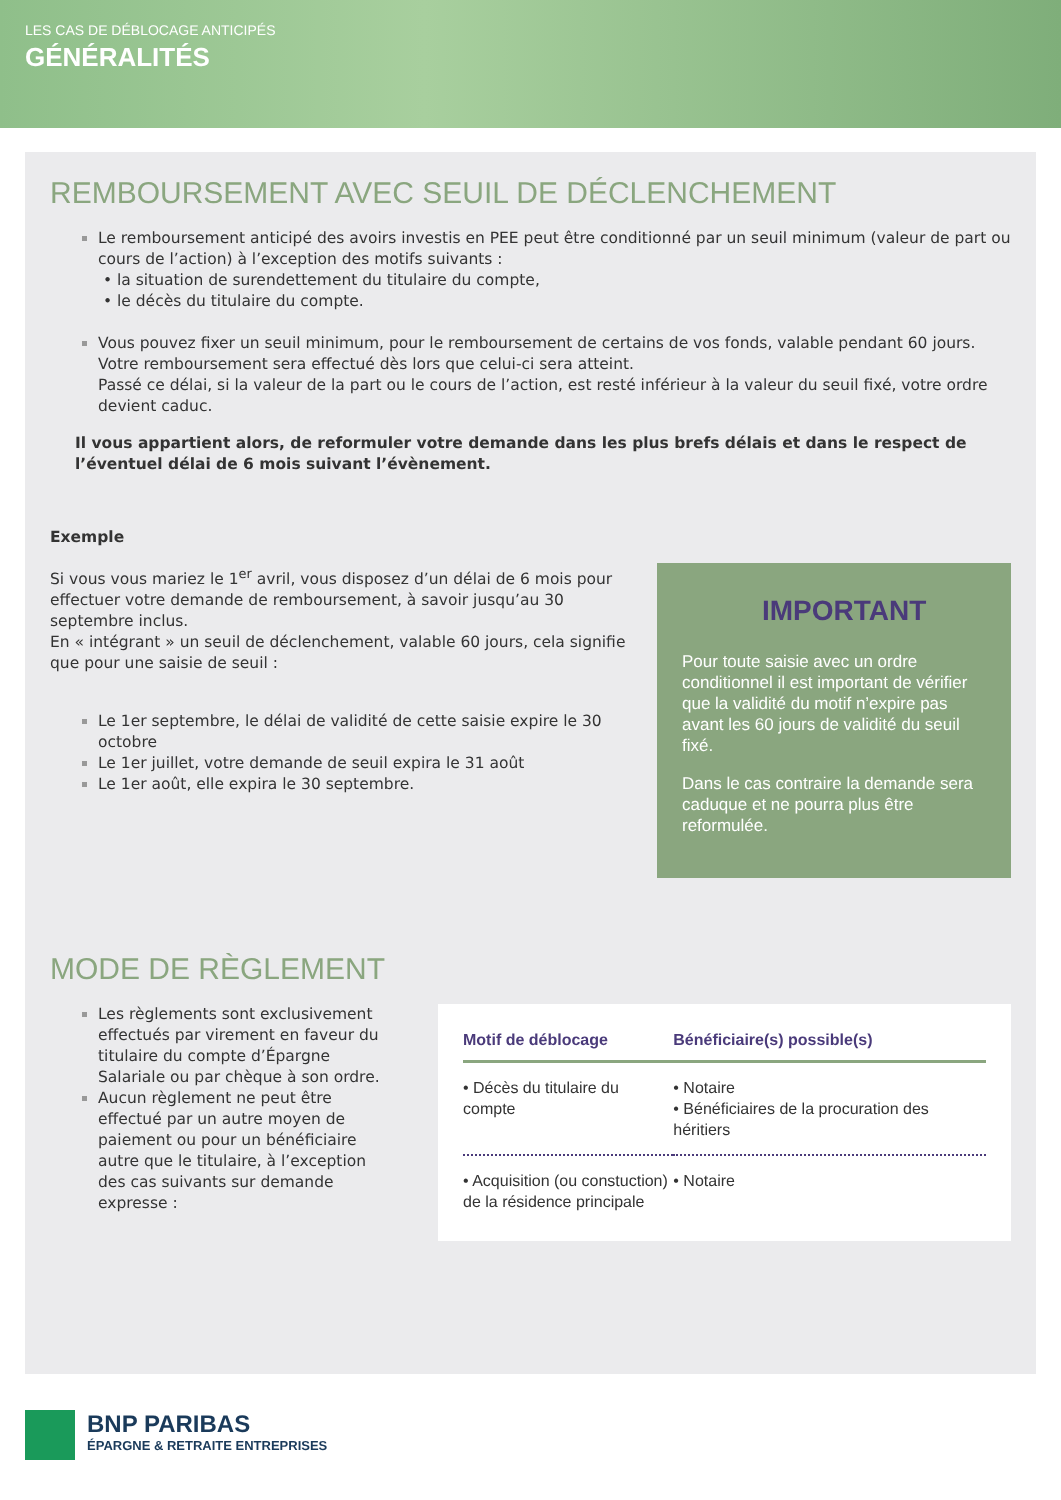LES CAS DE DÉBLOCAGE ANTICIPÉS
GÉNÉRALITÉS
REMBOURSEMENT AVEC SEUIL DE DÉCLENCHEMENT
Le remboursement anticipé des avoirs investis en PEE peut être conditionné par un seuil minimum (valeur de part ou cours de l’action) à l’exception des motifs suivants :
• la situation de surendettement du titulaire du compte,
• le décès du titulaire du compte.
Vous pouvez fixer un seuil minimum, pour le remboursement de certains de vos fonds, valable pendant 60 jours. Votre remboursement sera effectué dès lors que celui-ci sera atteint.
Passé ce délai, si la valeur de la part ou le cours de l’action, est resté inférieur à la valeur du seuil fixé, votre ordre devient caduc.
Il vous appartient alors, de reformuler votre demande dans les plus brefs délais et dans le respect de l’éventuel délai de 6 mois suivant l’évènement.
Exemple
IMPORTANT
Pour toute saisie avec un ordre conditionnel il est important de vérifier que la validité du motif n’expire pas avant les 60 jours de validité du seuil fixé.
Dans le cas contraire la demande sera caduque et ne pourra plus être reformulée.
Si vous vous mariez le 1<sup>er</sup> avril, vous disposez d’un délai de 6 mois pour effectuer votre demande de remboursement, à savoir jusqu’au 30 septembre inclus.
En « intégrant » un seuil de déclenchement, valable 60 jours, cela signifie que pour une saisie de seuil :
Le 1er septembre, le délai de validité de cette saisie expire le 30 octobre
Le 1er juillet, votre demande de seuil expira le 31 août
Le 1er août, elle expira le 30 septembre.
MODE DE RÈGLEMENT
Les règlements sont exclusivement effectués par virement en faveur du titulaire du compte d’Épargne Salariale ou par chèque à son ordre.
Aucun règlement ne peut être effectué par un autre moyen de paiement ou pour un bénéficiaire autre que le titulaire, à l’exception des cas suivants sur demande expresse :
| Motif de déblocage | Bénéficiaire(s) possible(s) |
| --- | --- |
| • Décès du titulaire du compte | • Notaire • Bénéficiaires de la procuration des héritiers |
| • Acquisition (ou constuction) de la résidence principale | • Notaire |
BNP PARIBAS
ÉPARGNE & RETRAITE ENTREPRISES